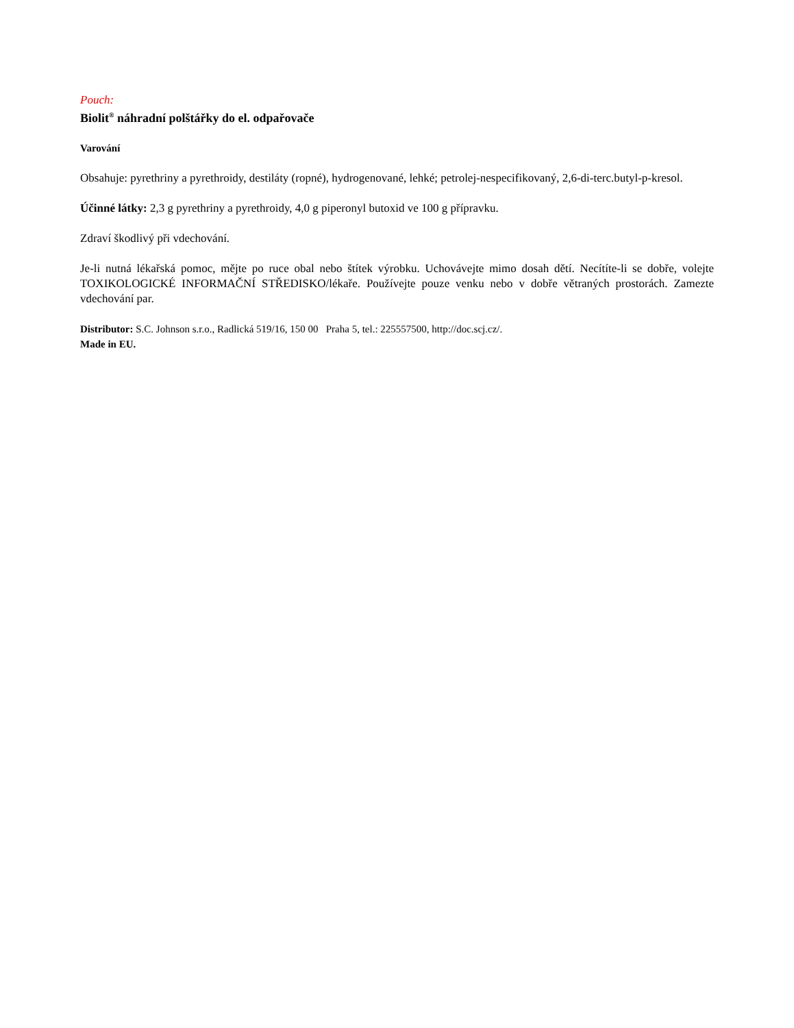Pouch:
Biolit<sup>®</sup> náhradní polštářky do el. odpařovače
Varování
Obsahuje: pyrethriny a pyrethroidy, destiláty (ropné), hydrogenované, lehké; petrolej-nespecifikovaný, 2,6-di-terc.butyl-p-kresol.
Účinné látky: 2,3 g pyrethriny a pyrethroidy, 4,0 g piperonyl butoxid ve 100 g přípravku.
Zdraví škodlivý při vdechování.
Je-li nutná lékařská pomoc, mějte po ruce obal nebo štítek výrobku. Uchovávejte mimo dosah dětí. Necítíte-li se dobře, volejte TOXIKOLOGICKÉ INFORMAČNÍ STŘEDISKO/lékaře. Používejte pouze venku nebo v dobře větraných prostorách. Zamezte vdechování par.
Distributor: S.C. Johnson s.r.o., Radlická 519/16, 150 00 Praha 5, tel.: 225557500, http://doc.scj.cz/.
Made in EU.